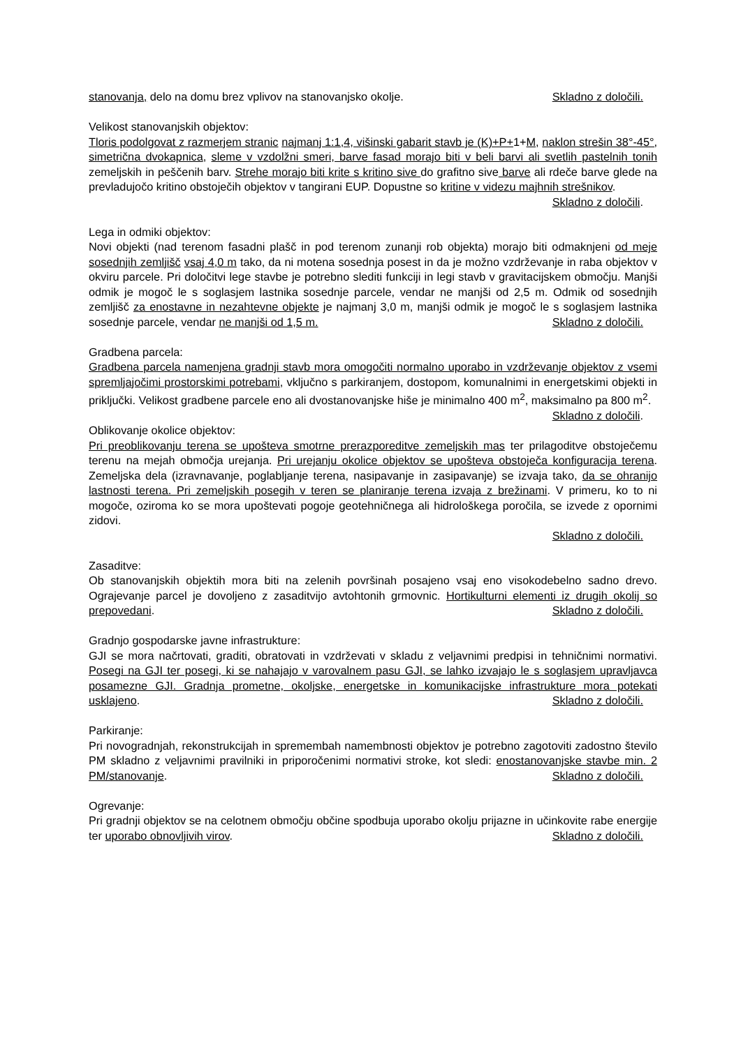stanovanja, delo na domu brez vplivov na stanovanjsko okolje. Skladno z določili.
Velikost stanovanjskih objektov:
Tloris podolgovat z razmerjem stranic najmanj 1:1,4, višinski gabarit stavb je (K)+P+1+M, naklon strešin 38°-45°, simetrična dvokapnica, sleme v vzdolžni smeri, barve fasad morajo biti v beli barvi ali svetlih pastelnih tonih zemeljskih in peščenih barv. Strehe morajo biti krite s kritino sive do grafitno sive barve ali rdeče barve glede na prevladujočo kritino obstoječih objektov v tangirani EUP. Dopustne so kritine v videzu majhnih strešnikov.
Skladno z določili.
Lega in odmiki objektov:
Novi objekti (nad terenom fasadni plašč in pod terenom zunanji rob objekta) morajo biti odmaknjeni od meje sosednjih zemljišč vsaj 4,0 m tako, da ni motena sosednja posest in da je možno vzdrževanje in raba objektov v okviru parcele. Pri določitvi lege stavbe je potrebno slediti funkciji in legi stavb v gravitacijskem območju. Manjši odmik je mogoč le s soglasjem lastnika sosednje parcele, vendar ne manjši od 2,5 m. Odmik od sosednjih zemljišč za enostavne in nezahtevne objekte je najmanj 3,0 m, manjši odmik je mogoč le s soglasjem lastnika sosednje parcele, vendar ne manjši od 1,5 m. Skladno z določili.
Gradbena parcela:
Gradbena parcela namenjena gradnji stavb mora omogočiti normalno uporabo in vzdrževanje objektov z vsemi spremljajočimi prostorskimi potrebami, vključno s parkiranjem, dostopom, komunalnimi in energetskimi objekti in priključki. Velikost gradbene parcele eno ali dvostanovanjske hiše je minimalno 400 m<sup>2</sup>, maksimalno pa 800 m<sup>2</sup>. Skladno z določili.
Oblikovanje okolice objektov:
Pri preoblikovanju terena se upošteva smotrne prerazporeditve zemeljskih mas ter prilagoditve obstoječemu terenu na mejah območja urejanja. Pri urejanju okolice objektov se upošteva obstoječa konfiguracija terena. Zemeljska dela (izravnavanje, poglabljanje terena, nasipavanje in zasipavanje) se izvaja tako, da se ohranijo lastnosti terena. Pri zemeljskih posegih v teren se planiranje terena izvaja z brežinami. V primeru, ko to ni mogoče, oziroma ko se mora upoštevati pogoje geotehničnega ali hidrološkega poročila, se izvede z opornimi zidovi.
Skladno z določili.
Zasaditve:
Ob stanovanjskih objektih mora biti na zelenih površinah posajeno vsaj eno visokodebelno sadno drevo. Ograjevanje parcel je dovoljeno z zasaditvijo avtohtonih grmovnic. Hortikulturni elementi iz drugih okolij so prepovedani. Skladno z določili.
Gradnjo gospodarske javne infrastrukture:
GJI se mora načrtovati, graditi, obratovati in vzdrževati v skladu z veljavnimi predpisi in tehničnimi normativi. Posegi na GJI ter posegi, ki se nahajajo v varovalnem pasu GJI, se lahko izvajajo le s soglasjem upravljavca posamezne GJI. Gradnja prometne, okoljske, energetske in komunikacijske infrastrukture mora potekati usklajeno. Skladno z določili.
Parkiranje:
Pri novogradnjah, rekonstrukcijah in spremembah namembnosti objektov je potrebno zagotoviti zadostno število PM skladno z veljavnimi pravilniki in priporočenimi normativi stroke, kot sledi: enostanovanjske stavbe min. 2 PM/stanovanje. Skladno z določili.
Ogrevanje:
Pri gradnji objektov se na celotnem območju občine spodbuja uporabo okolju prijazne in učinkovite rabe energije ter uporabo obnovljivih virov. Skladno z določili.